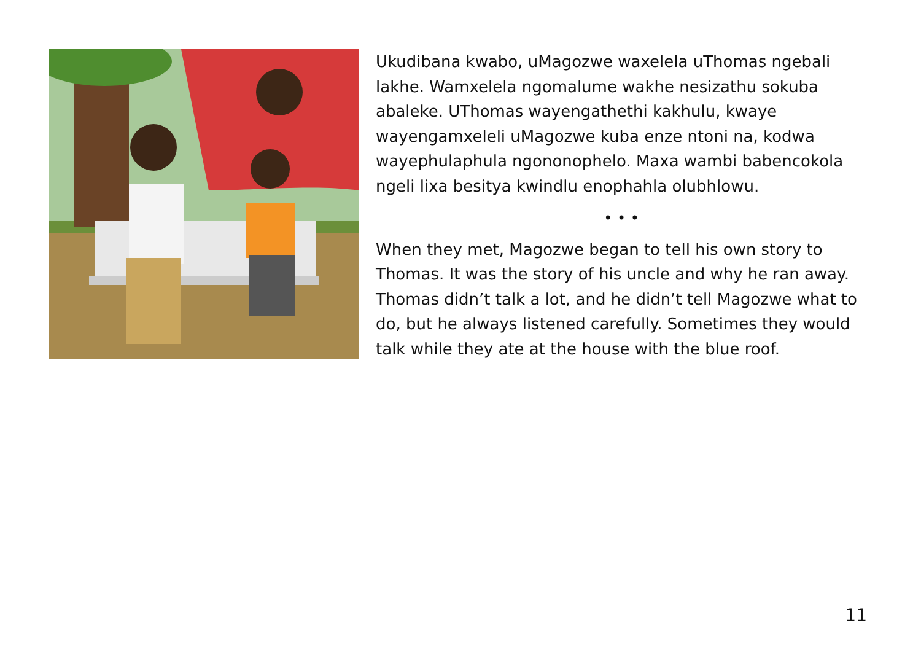Ukudibana kwabo, uMagozwe waxelela uThomas ngebali lakhe. Wamxelela ngomalume wakhe nesizathu sokuba abaleke. UThomas wayengathethi kakhulu, kwaye wayengamxeleli uMagozwe kuba enze ntoni na, kodwa wayephulaphula ngononophelo. Maxa wambi babencokola ngeli lixa besitya kwindlu enophahla olubhlowu.
• • •
When they met, Magozwe began to tell his own story to Thomas. It was the story of his uncle and why he ran away. Thomas didn’t talk a lot, and he didn’t tell Magozwe what to do, but he always listened carefully. Sometimes they would talk while they ate at the house with the blue roof.
11